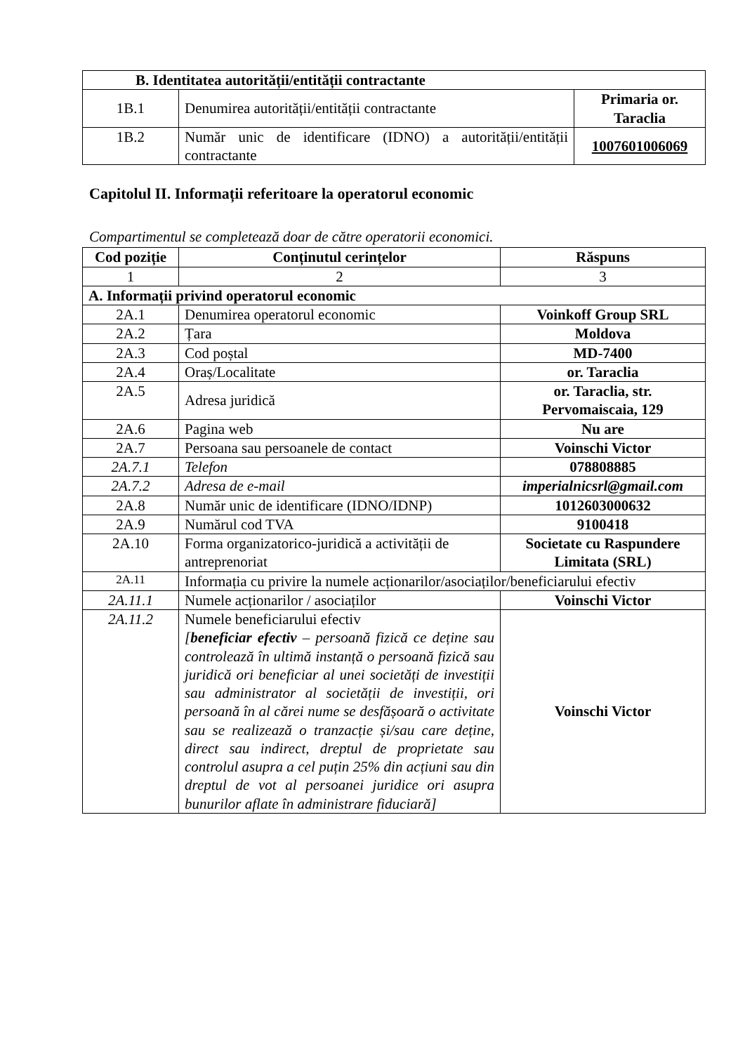| B. Identitatea autorității/entității contractante | | |
| 1B.1 | Denumirea autorității/entității contractante | Primaria or. Taraclia |
| 1B.2 | Număr unic de identificare (IDNO) a autorității/entității contractante | 1007601006069 |
Capitolul II. Informații referitoare la operatorul economic
Compartimentul se completează doar de către operatorii economici.
| Cod poziție | Conținutul cerințelor | Răspuns |
| --- | --- | --- |
| 1 | 2 | 3 |
| A. Informații privind operatorul economic | | |
| 2A.1 | Denumirea operatorul economic | Voinkoff Group SRL |
| 2A.2 | Țara | Moldova |
| 2A.3 | Cod poștal | MD-7400 |
| 2A.4 | Oraș/Localitate | or. Taraclia |
| 2A.5 | Adresa juridică | or. Taraclia, str. Pervomaiscaia, 129 |
| 2A.6 | Pagina web | Nu are |
| 2A.7 | Persoana sau persoanele de contact | Voinschi Victor |
| 2A.7.1 | Telefon | 078808885 |
| 2A.7.2 | Adresa de e-mail | imperialnicsrl@gmail.com |
| 2A.8 | Număr unic de identificare (IDNO/IDNP) | 1012603000632 |
| 2A.9 | Numărul cod TVA | 9100418 |
| 2A.10 | Forma organizatorico-juridică a activității de antreprenoriat | Societate cu Raspundere Limitata (SRL) |
| 2A.11 | Informația cu privire la numele acționarilor/asociaților/beneficiarului efectiv | |
| 2A.11.1 | Numele acționarilor / asociaților | Voinschi Victor |
| 2A.11.2 | Numele beneficiarului efectiv [ beneficiar efectiv – persoană fizică ce deține sau controlează în ultimă instanță o persoană fizică sau juridică ori beneficiar al unei societăți de investiții sau administrator al societății de investiții, ori persoană în al cărei nume se desfășoară o activitate sau se realizează o tranzacție și/sau care deține, direct sau indirect, dreptul de proprietate sau controlul asupra a cel puțin 25% din acțiuni sau din dreptul de vot al persoanei juridice ori asupra bunurilor aflate în administrare fiduciară] | Voinschi Victor |